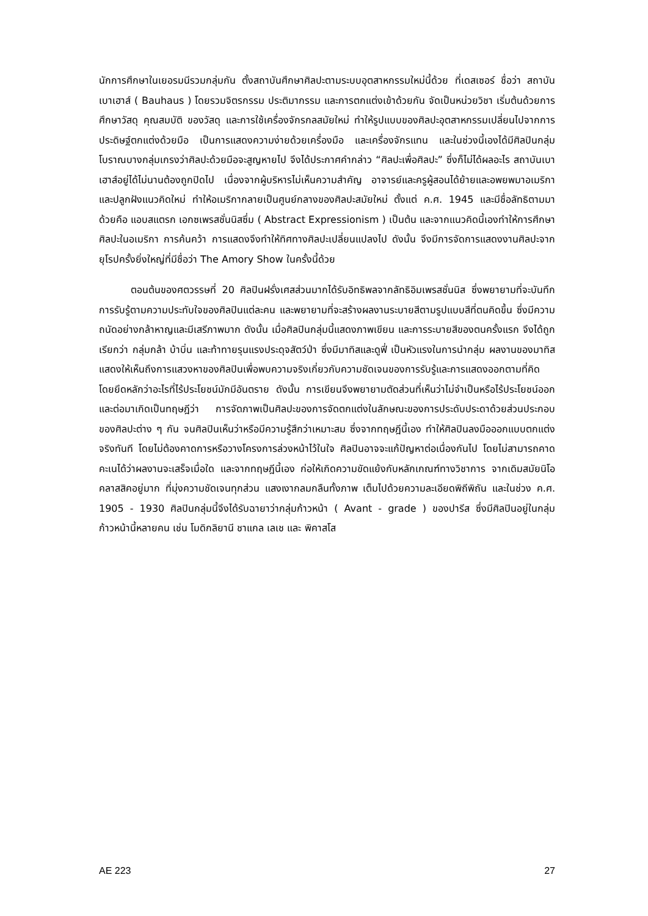นักการศึกษาในเยอรมนีรวมกลุ่มกัน ตั้งสถาบันศึกษาศิลปะตามระบบอุตสาหกรรมใหม่นี้ด้วย ที่เดสเซอร์ ชื่อว่า สถาบันเบาเฮาส์ ( Bauhaus ) โดยรวมจิตรกรรม ประติมากรรม และการตกแต่งเข้าด้วยกัน จัดเป็นหน่วยวิชา เริ่มต้นด้วยการศึกษาวัสดุ คุณสมบัติ ของวัสดุ และการใช้เครื่องจักรกลสมัยใหม่ ทำให้รูปแบบของศิลปะอุตสาหกรรมเปลี่ยนไปจากการประดิษฐ์ตกแต่งด้วยมือ เป็นการแสดงความง่ายด้วยเครื่องมือ และเครื่องจักรแทน และในช่วงนี้เองได้มีศิลปินกลุ่มโบราณบางกลุ่มเกรงว่าศิลปะด้วยมือจะสูญหายไป จึงได้ประกาศคำกล่าว “ศิลปะเพื่อศิลปะ” ซึ่งก็ไม่ได้ผลอะไร สถาบันเบาเฮาส์อยู่ได้ไม่นานต้องถูกปิดไป เนื่องจากผู้บริหารไม่เห็นความสำคัญ อาจารย์และครูผู้สอนได้ย้ายและอพยพมาอเมริกา และปลูกฝังแนวคิดใหม่ ทำให้อเมริกากลายเป็นศูนย์กลางของศิลปะสมัยใหม่ ตั้งแต่ ค.ศ. 1945 และมีชื่อลัทธิตามมาด้วยคือ แอบสแตรก เอกซเพรสชั่นนิสซึ่ม ( Abstract Expressionism ) เป็นต้น และจากแนวคิดนี้เองทำให้การศึกษาศิลปะในอเมริกา การค้นคว้า การแสดงจึงทำให้ทิศทางศิลปะเปลี่ยนแปลงไป ดังนั้น จึงมีการจัดการแสดงงานศิลปะจากยุโรปครั้งยิ่งใหญ่ที่มีชื่อว่า The Amory Show ในครั้งนี้ด้วย
ตอนต้นของศตวรรษที่ 20 ศิลปินฝรั่งเศสส่วนมากได้รับอิทธิพลจากลัทธิอิมเพรสชั่นนิส ซึ่งพยายามที่จะบันทึกการรับรู้ตามความประทับใจของศิลปินแต่ละคน และพยายามที่จะสร้างผลงานระบายสีตามรูปแบบสีที่ตนคิดขึ้น ซึ่งมีความถนัดอย่างกล้าหาญและมีเสรีภาพมาก ดังนั้น เมื่อศิลปินกลุ่มนี้แสดงภาพเขียน และการระบายสีของตนครั้งแรก จึงได้ถูกเรียกว่า กลุ่มกล้า บ้าบิ่น และท้าทายรุนแรงประดุจสัตว์ป่า ซึ่งมีมาทิสและดูฟี่ เป็นหัวแรงในการนำกลุ่ม ผลงานของมาทิสแสดงให้เห็นถึงการแสวงหาของศิลปินเพื่อพบความจริงเกี่ยวกับความชัดเจนของการรับรู้และการแสดงออกตามที่คิด โดยยึดหลักว่าอะไรที่ไร้ประโยชน์มักมีอันตราย ดังนั้น การเขียนจึงพยายามตัดส่วนที่เห็นว่าไม่จำเป็นหรือไร้ประโยชน์ออก และต่อมาเกิดเป็นทฤษฎีว่า การจัดภาพเป็นศิลปะของการจัดตกแต่งในลักษณะของการประดับประดาด้วยส่วนประกอบของศิลปะต่าง ๆ กัน จนศิลปินเห็นว่าหรือมีความรู้สึกว่าเหมาะสม ซึ่งจากทฤษฎีนี้เอง ทำให้ศิลปินลงมือออกแบบตกแต่งจริงทันที โดยไม่ต้องคาดการหรือวางโครงการล่วงหน้าไว้ในใจ ศิลปินอาจจะแก้ปัญหาต่อเนื่องกันไป โดยไม่สามารถคาดคะเนได้ว่าผลงานจะเสร็จเมื่อใด และจากทฤษฎีนี้เอง ก่อให้เกิดความขัดแย้งกับหลักเกณฑ์ทางวิชาการ จากเดิมสมัยนิโอคลาสสิคอยู่มาก ที่มุ่งความชัดเจนทุกส่วน แสงเงากลมกลืนทั้งภาพ เต็มไปด้วยความละเอียดพิถีพิถัน และในช่วง ค.ศ. 1905 - 1930 ศิลปินกลุ่มนี้จึงได้รับฉายาว่ากลุ่มก้าวหน้า ( Avant - grade ) ของปารีส ซึ่งมีศิลปินอยู่ในกลุ่มก้าวหน้านี้หลายคน เช่น โมดิกลิยานี ชาแกล เลเช และ พิคาสโส
AE 223 27